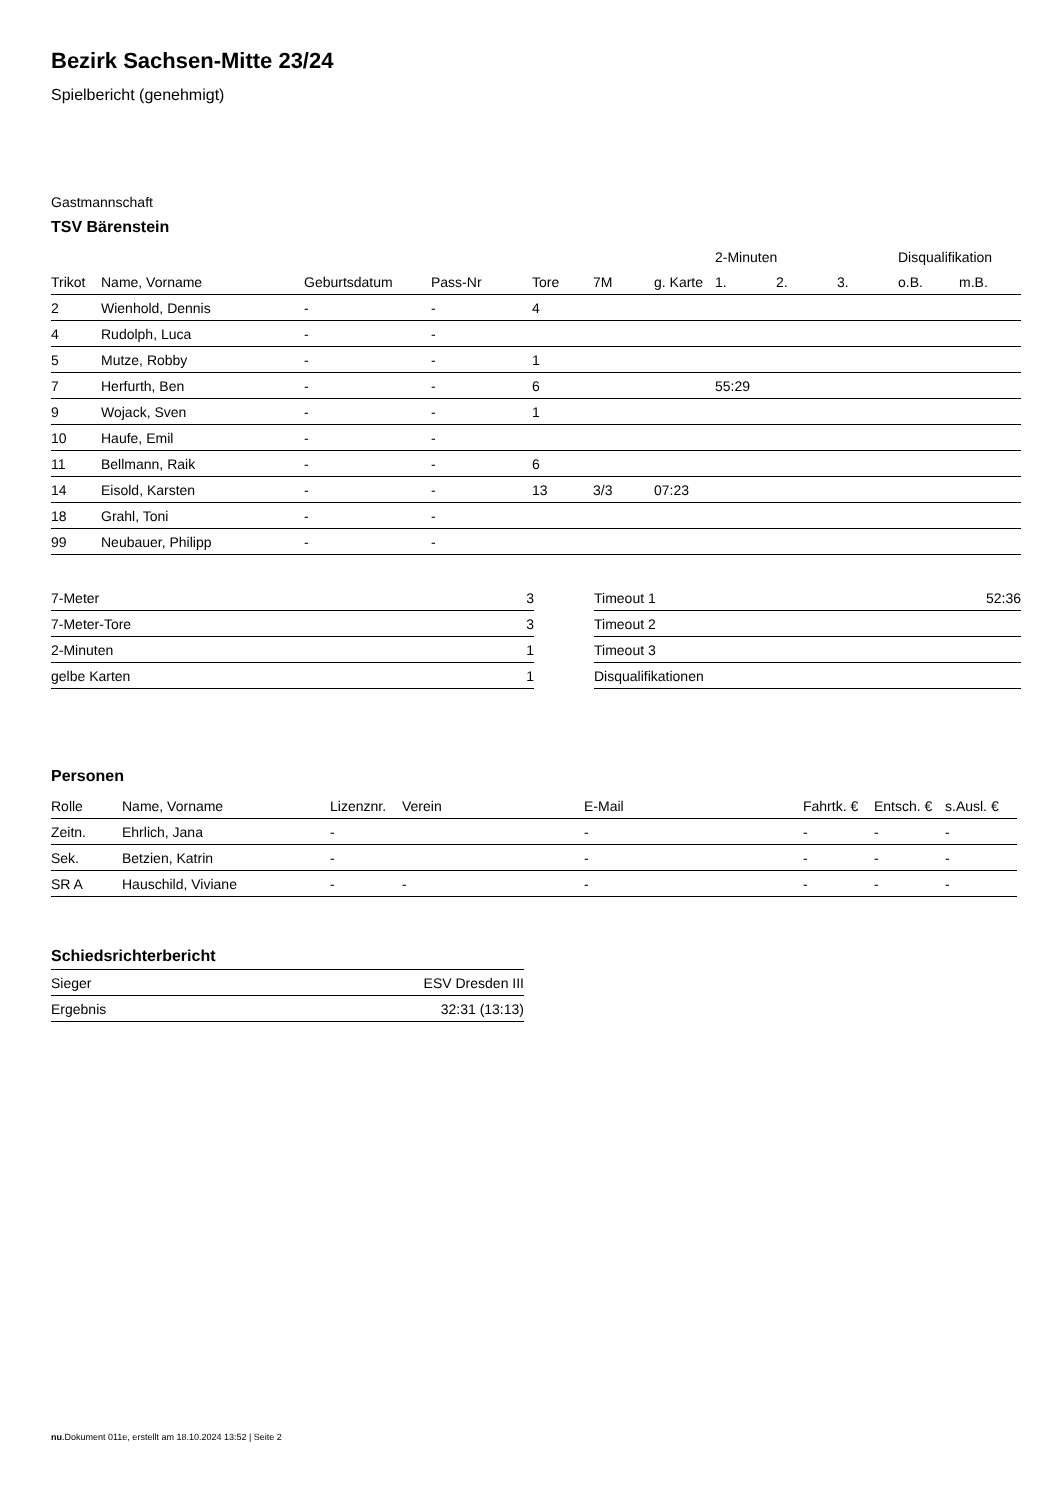Bezirk Sachsen-Mitte 23/24
Spielbericht (genehmigt)
Gastmannschaft
TSV Bärenstein
| | | | | | | | 2-Minuten | | | Disqualifikation | |
| --- | --- | --- | --- | --- | --- | --- | --- | --- | --- | --- | --- |
| Trikot | Name, Vorname | Geburtsdatum | Pass-Nr | Tore | 7M | g. Karte | 1. | 2. | 3. | o.B. | m.B. |
| 2 | Wienhold, Dennis | - | - | 4 | | | | | | | |
| 4 | Rudolph, Luca | - | - | | | | | | | | |
| 5 | Mutze, Robby | - | - | 1 | | | | | | | |
| 7 | Herfurth, Ben | - | - | 6 | | | 55:29 | | | | |
| 9 | Wojack, Sven | - | - | 1 | | | | | | | |
| 10 | Haufe, Emil | - | - | | | | | | | | |
| 11 | Bellmann, Raik | - | - | 6 | | | | | | | |
| 14 | Eisold, Karsten | - | - | 13 | 3/3 | 07:23 | | | | | |
| 18 | Grahl, Toni | - | - | | | | | | | | |
| 99 | Neubauer, Philipp | - | - | | | | | | | | |
| 7-Meter | 3 |
| 7-Meter-Tore | 3 |
| 2-Minuten | 1 |
| gelbe Karten | 1 |
| Timeout 1 | 52:36 |
| Timeout 2 | |
| Timeout 3 | |
| Disqualifikationen | |
Personen
| Rolle | Name, Vorname | Lizenznr. | Verein | E-Mail | Fahrtk. € | Entsch. € | s.Ausl. € |
| --- | --- | --- | --- | --- | --- | --- | --- |
| Zeitn. | Ehrlich, Jana | - | | - | - | - | - |
| Sek. | Betzien, Katrin | - | | - | - | - | - |
| SR A | Hauschild, Viviane | - | - | - | - | - | - |
Schiedsrichterbericht
| Sieger | ESV Dresden III |
| Ergebnis | 32:31 (13:13) |
nu.Dokument 011e, erstellt am 18.10.2024 13:52 | Seite 2